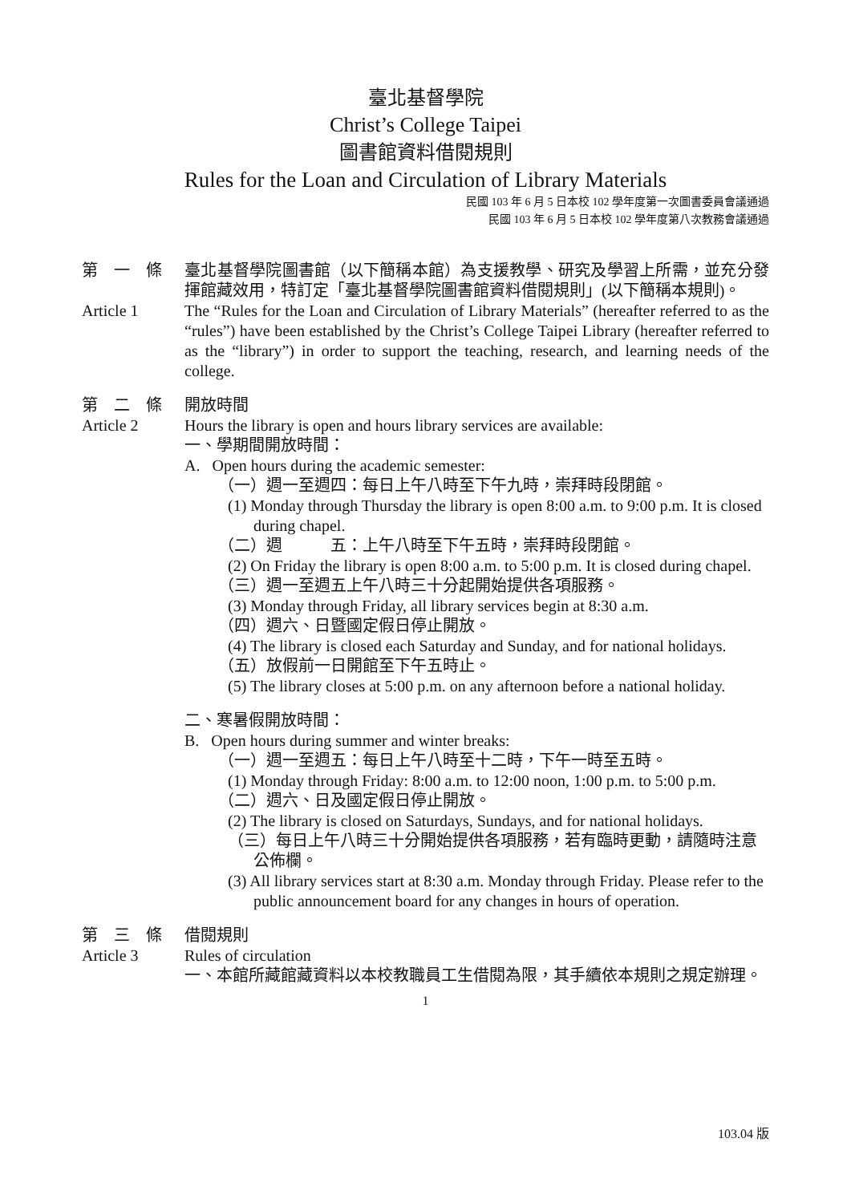臺北基督學院
Christ’s College Taipei
圖書館資料借閱規則
Rules for the Loan and Circulation of Library Materials
民國 103 年 6 月 5 日本校 102 學年度第一次圖書委員會議通過
民國 103 年 6 月 5 日本校 102 學年度第八次教務會議通過
第　一　條 臺北基督學院圖書館（以下簡稱本館）為支援教學、研究及學習上所需，並充分發揮館藏效用，特訂定「臺北基督學院圖書館資料借閱規則」(以下簡稱本規則)。
Article 1 The “Rules for the Loan and Circulation of Library Materials” (hereafter referred to as the “rules”) have been established by the Christ’s College Taipei Library (hereafter referred to as the “library”) in order to support the teaching, research, and learning needs of the college.
第　二　條 開放時間
Article 2 Hours the library is open and hours library services are available:
一、學期間開放時間：
A. Open hours during the academic semester:
（一）週一至週四：每日上午八時至下午九時，崇拜時段閉館。
(1) Monday through Thursday the library is open 8:00 a.m. to 9:00 p.m. It is closed during chapel.
（二）週　　　五：上午八時至下午五時，崇拜時段閉館。
(2) On Friday the library is open 8:00 a.m. to 5:00 p.m. It is closed during chapel.
（三）週一至週五上午八時三十分起開始提供各項服務。
(3) Monday through Friday, all library services begin at 8:30 a.m.
（四）週六、日暨國定假日停止開放。
(4) The library is closed each Saturday and Sunday, and for national holidays.
（五）放假前一日開館至下午五時止。
(5) The library closes at 5:00 p.m. on any afternoon before a national holiday.
二、寒暑假開放時間：
B. Open hours during summer and winter breaks:
（一）週一至週五：每日上午八時至十二時，下午一時至五時。
(1) Monday through Friday: 8:00 a.m. to 12:00 noon, 1:00 p.m. to 5:00 p.m.
（二）週六、日及國定假日停止開放。
(2) The library is closed on Saturdays, Sundays, and for national holidays.
（三）每日上午八時三十分開始提供各項服務，若有臨時更動，請隨時注意公佈欄。
(3) All library services start at 8:30 a.m. Monday through Friday. Please refer to the public announcement board for any changes in hours of operation.
第　三　條 借閱規則
Article 3 Rules of circulation
一、本館所藏館藏資料以本校教職員工生借閱為限，其手續依本規則之規定辦理。
1
103.04 版